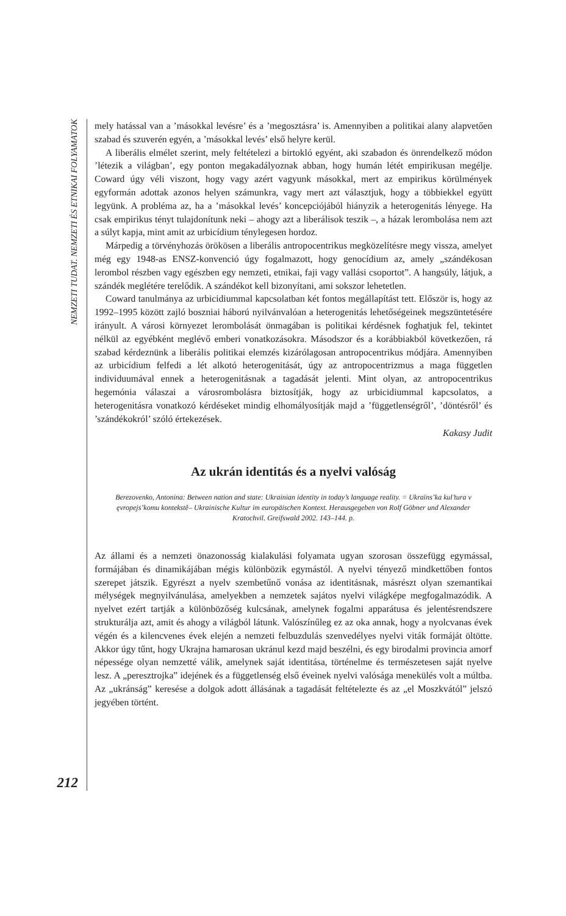NEMZETI TUDAT. NEMZETI ÉS ETNIKAI FOLYAMATOK
212
mely hatással van a ’másokkal levésre’ és a ’megosztásra’ is. Amennyiben a politikai alany alapvetően szabad és szuverén egyén, a ’másokkal levés’ első helyre kerül.
A liberális elmélet szerint, mely feltételezi a birtokló egyént, aki szabadon és önrendelkező módon ’létezik a világban’, egy ponton megakadályoznak abban, hogy humán létét empirikusan megélje. Coward úgy véli viszont, hogy vagy azért vagyunk másokkal, mert az empirikus körülmények egyformán adottak azonos helyen számunkra, vagy mert azt választjuk, hogy a többiekkel együtt legyünk. A probléma az, ha a ’másokkal levés’ koncepciójából hiányzik a heterogenitás lényege. Ha csak empirikus tényt tulajdonítunk neki – ahogy azt a liberálisok teszik –, a házak lerombolása nem azt a súlyt kapja, mint amit az urbicídium ténylegesen hordoz.
Márpedig a törvényhozás örökösen a liberális antropocentrikus megközelítésre megy vissza, amelyet még egy 1948-as ENSZ-konvenció úgy fogalmazott, hogy genocídium az, amely „szándékosan lerombol részben vagy egészben egy nemzeti, etnikai, faji vagy vallási csoportot”. A hangsúly, látjuk, a szándék meglétére terelődik. A szándékot kell bizonyítani, ami sokszor lehetetlen.
Coward tanulmánya az urbicidiummal kapcsolatban két fontos megállapítást tett. Először is, hogy az 1992–1995 között zajló boszniai háború nyilvánvalóan a heterogenitás lehetőségeinek megszüntetésére irányult. A városi környezet lerombolását önmagában is politikai kérdésnek foghatjuk fel, tekintet nélkül az egyébként meglévő emberi vonatkozásokra. Másodszor és a korábbiakból következően, rá szabad kérdeznünk a liberális politikai elemzés kizárólagosan antropocentrikus módjára. Amennyiben az urbicídium felfedi a lét alkotó heterogenitását, úgy az antropocentrizmus a maga független individuumával ennek a heterogenitásnak a tagadását jelenti. Mint olyan, az antropocentrikus hegemónia válaszai a városrombolásra biztosítják, hogy az urbicidiummal kapcsolatos, a heterogenitásra vonatkozó kérdéseket mindig elhomályosítják majd a ’függetlenségről’, ’döntésről’ és ’szándékokról’ szóló értekezések.
Kakasy Judit
Az ukrán identitás és a nyelvi valóság
Berezovenko, Antonina: Between nation and state: Ukrainian identity in today’s language reality. = Ukraïns’ka kul’tura v ęvropejs’komu kontekstě– Ukrainische Kultur im europäischen Kontext. Herausgegeben von Rolf Göbner und Alexander Kratochvil. Greifswald 2002. 143–144. p.
Az állami és a nemzeti önazonosság kialakulási folyamata ugyan szorosan összefügg egymással, formájában és dinamikájában mégis különbözik egymástól. A nyelvi tényező mindkettőben fontos szerepet játszik. Egyrészt a nyelv szembetűnő vonása az identitásnak, másrészt olyan szemantikai mélységek megnyilvánulása, amelyekben a nemzetek sajátos nyelvi világképe megfogalmazódik. A nyelvet ezért tartják a különbözőség kulcsának, amelynek fogalmi apparátusa és jelentésrendszere strukturálja azt, amit és ahogy a világból látunk. Valószínűleg ez az oka annak, hogy a nyolcvanas évek végén és a kilencvenes évek elején a nemzeti felbuzdulás szenvedélyes nyelvi viták formáját öltötte. Akkor úgy tűnt, hogy Ukrajna hamarosan ukránul kezd majd beszélni, és egy birodalmi provincia amorf népessége olyan nemzetté válik, amelynek saját identitása, történelme és természetesen saját nyelve lesz. A „peresztrojka” idejének és a függetlenség első éveinek nyelvi valósága menekülés volt a múltba. Az „ukránság” keresése a dolgok adott állásának a tagadását feltételezte és az „el Moszkvától” jelszó jegyében történt.